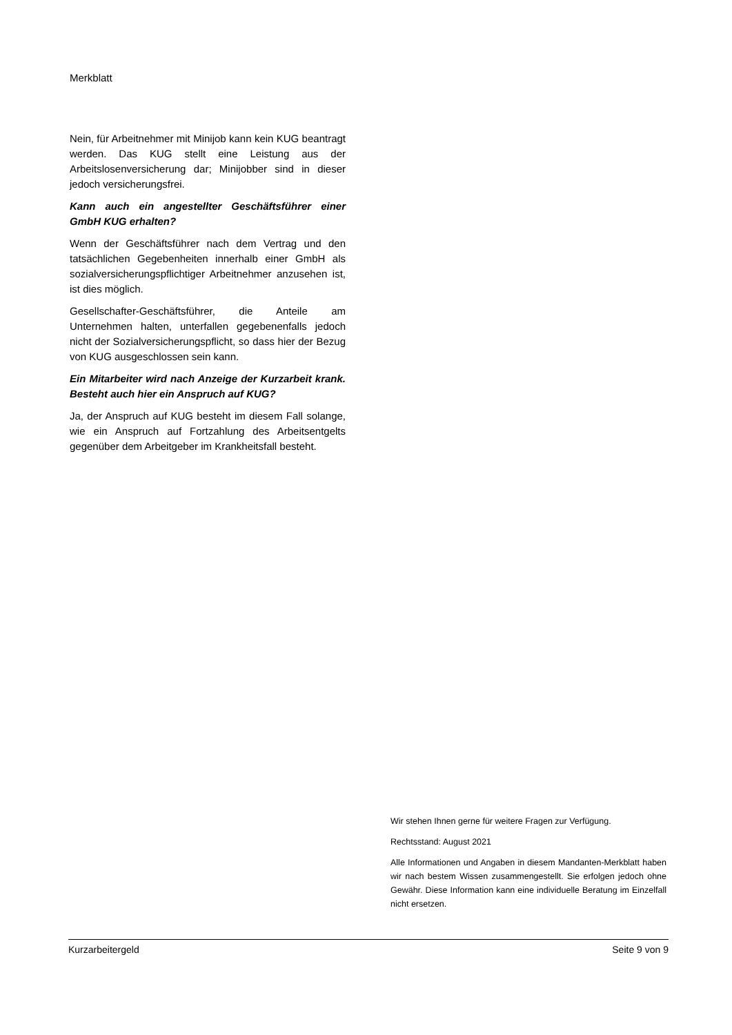Merkblatt
Nein, für Arbeitnehmer mit Minijob kann kein KUG beantragt werden. Das KUG stellt eine Leistung aus der Arbeitslosenversicherung dar; Minijobber sind in dieser jedoch versicherungsfrei.
Kann auch ein angestellter Geschäftsführer einer GmbH KUG erhalten?
Wenn der Geschäftsführer nach dem Vertrag und den tatsächlichen Gegebenheiten innerhalb einer GmbH als sozialversicherungspflichtiger Arbeitnehmer anzusehen ist, ist dies möglich.
Gesellschafter-Geschäftsführer, die Anteile am Unternehmen halten, unterfallen gegebenenfalls jedoch nicht der Sozialversicherungspflicht, so dass hier der Bezug von KUG ausgeschlossen sein kann.
Ein Mitarbeiter wird nach Anzeige der Kurzarbeit krank. Besteht auch hier ein Anspruch auf KUG?
Ja, der Anspruch auf KUG besteht im diesem Fall solange, wie ein Anspruch auf Fortzahlung des Arbeitsentgelts gegenüber dem Arbeitgeber im Krankheitsfall besteht.
Wir stehen Ihnen gerne für weitere Fragen zur Verfügung.
Rechtsstand: August 2021
Alle Informationen und Angaben in diesem Mandanten-Merkblatt haben wir nach bestem Wissen zusammengestellt. Sie erfolgen jedoch ohne Gewähr. Diese Information kann eine individuelle Beratung im Einzelfall nicht ersetzen.
Kurzarbeitergeld Seite 9 von 9